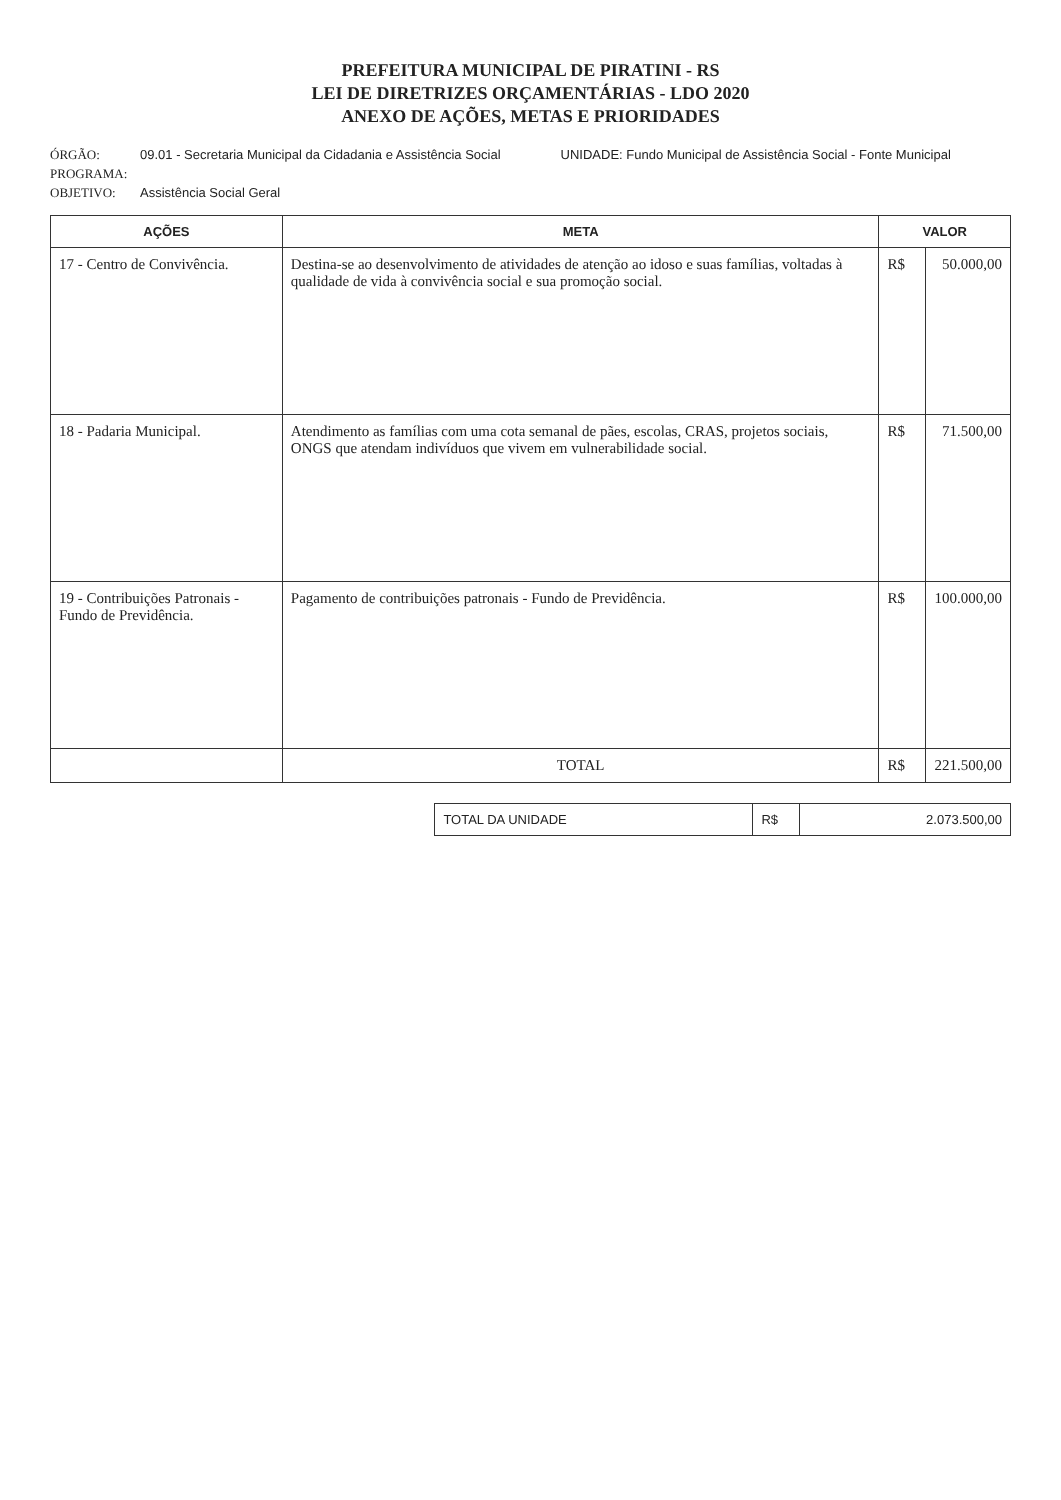PREFEITURA MUNICIPAL DE PIRATINI - RS
LEI DE DIRETRIZES ORÇAMENTÁRIAS - LDO 2020
ANEXO DE AÇÕES, METAS E PRIORIDADES
ÓRGÃO: 09.01 - Secretaria Municipal da Cidadania e Assistência Social UNIDADE: Fundo Municipal de Assistência Social - Fonte Municipal
PROGRAMA:
OBJETIVO: Assistência Social Geral
| AÇÕES | META | VALOR | |
| --- | --- | --- | --- |
| 17 - Centro de Convivência. | Destina-se ao desenvolvimento de atividades de atenção ao idoso e suas famílias, voltadas à qualidade de vida à convivência social e sua promoção social. | R$ | 50.000,00 |
| 18 - Padaria Municipal. | Atendimento as famílias com uma cota semanal de pães, escolas, CRAS, projetos sociais, ONGS que atendam indivíduos que vivem em vulnerabilidade social. | R$ | 71.500,00 |
| 19 - Contribuições Patronais - Fundo de Previdência. | Pagamento de contribuições patronais - Fundo de Previdência. | R$ | 100.000,00 |
| | TOTAL | R$ | 221.500,00 |
| TOTAL DA UNIDADE | R$ | 2.073.500,00 |